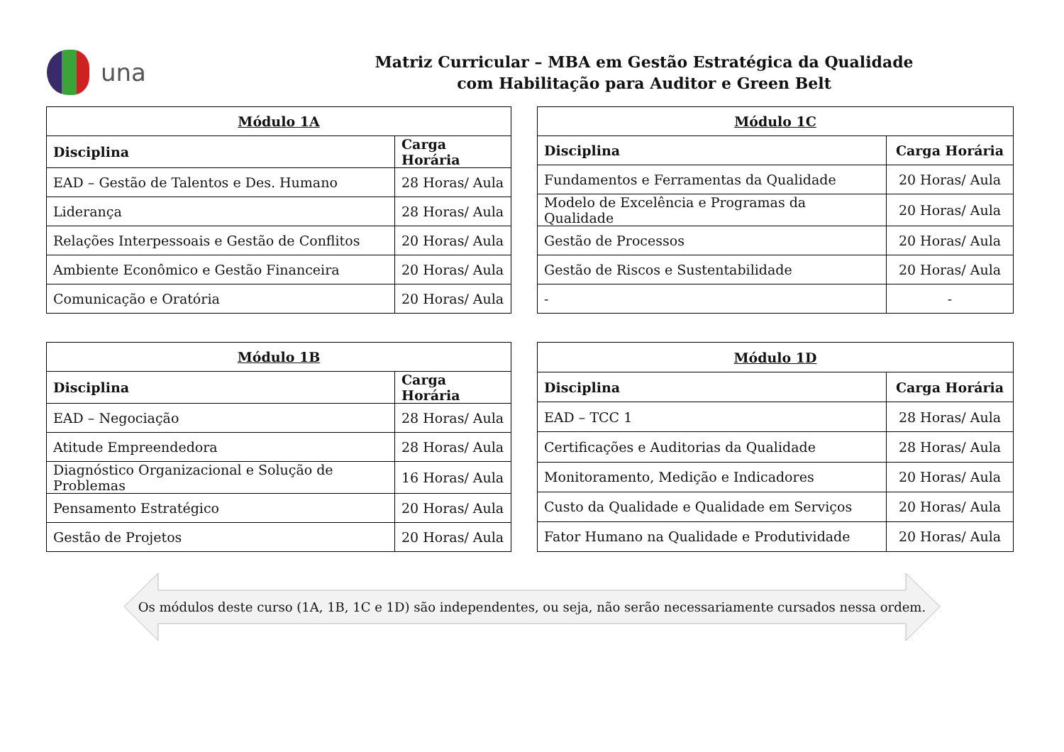una
Matriz Curricular – MBA em Gestão Estratégica da Qualidade
com Habilitação para Auditor e Green Belt
| Módulo 1A | |
| --- | --- |
| Disciplina | Carga Horária |
| EAD – Gestão de Talentos e Des. Humano | 28 Horas/ Aula |
| Liderança | 28 Horas/ Aula |
| Relações Interpessoais e Gestão de Conflitos | 20 Horas/ Aula |
| Ambiente Econômico e Gestão Financeira | 20 Horas/ Aula |
| Comunicação e Oratória | 20 Horas/ Aula |
| Módulo 1C | |
| --- | --- |
| Disciplina | Carga Horária |
| Fundamentos e Ferramentas da Qualidade | 20 Horas/ Aula |
| Modelo de Excelência e Programas da Qualidade | 20 Horas/ Aula |
| Gestão de Processos | 20 Horas/ Aula |
| Gestão de Riscos e Sustentabilidade | 20 Horas/ Aula |
| - | - |
| Módulo 1B | |
| --- | --- |
| Disciplina | Carga Horária |
| EAD – Negociação | 28 Horas/ Aula |
| Atitude Empreendedora | 28 Horas/ Aula |
| Diagnóstico Organizacional e Solução de Problemas | 16 Horas/ Aula |
| Pensamento Estratégico | 20 Horas/ Aula |
| Gestão de Projetos | 20 Horas/ Aula |
| Módulo 1D | |
| --- | --- |
| Disciplina | Carga Horária |
| EAD – TCC 1 | 28 Horas/ Aula |
| Certificações e Auditorias da Qualidade | 28 Horas/ Aula |
| Monitoramento, Medição e Indicadores | 20 Horas/ Aula |
| Custo da Qualidade e Qualidade em Serviços | 20 Horas/ Aula |
| Fator Humano na Qualidade e Produtividade | 20 Horas/ Aula |
Os módulos deste curso (1A, 1B, 1C e 1D) são independentes, ou seja, não serão necessariamente cursados nessa ordem.